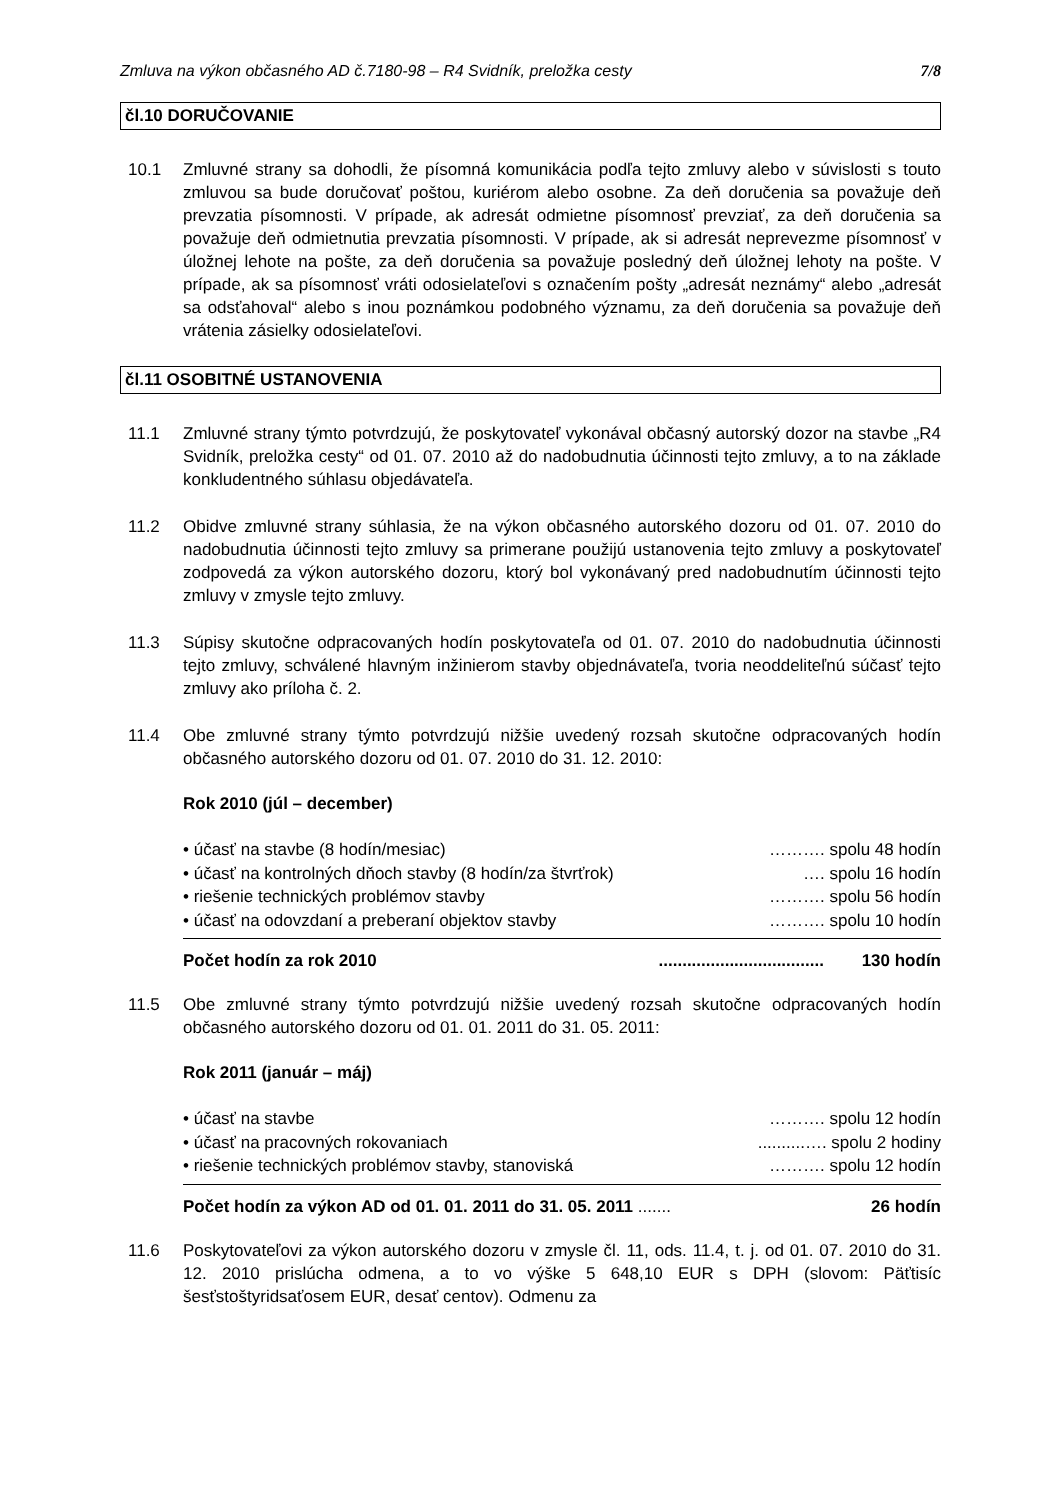Zmluva na výkon občasného AD č.7180-98 – R4 Svidník, preložka cesty 7/8
čl.10 DORUČOVANIE
10.1 Zmluvné strany sa dohodli, že písomná komunikácia podľa tejto zmluvy alebo v súvislosti s touto zmluvou sa bude doručovať poštou, kuriérom alebo osobne. Za deň doručenia sa považuje deň prevzatia písomnosti. V prípade, ak adresát odmietne písomnosť prevziať, za deň doručenia sa považuje deň odmietnutia prevzatia písomnosti. V prípade, ak si adresát neprevezme písomnosť v úložnej lehote na pošte, za deň doručenia sa považuje posledný deň úložnej lehoty na pošte. V prípade, ak sa písomnosť vráti odosielateľovi s označením pošty „adresát neznámy“ alebo „adresát sa odsťahoval“ alebo s inou poznámkou podobného významu, za deň doručenia sa považuje deň vrátenia zásielky odosielateľovi.
čl.11 OSOBITNÉ USTANOVENIA
11.1 Zmluvné strany týmto potvrdzujú, že poskytovateľ vykonával občasný autorský dozor na stavbe „R4 Svidník, preložka cesty“ od 01. 07. 2010 až do nadobudnutia účinnosti tejto zmluvy, a to na základe konkludentného súhlasu objedávateľa.
11.2 Obidve zmluvné strany súhlasia, že na výkon občasného autorského dozoru od 01. 07. 2010 do nadobudnutia účinnosti tejto zmluvy sa primerane použijú ustanovenia tejto zmluvy a poskytovateľ zodpovedá za výkon autorského dozoru, ktorý bol vykonávaný pred nadobudnutím účinnosti tejto zmluvy v zmysle tejto zmluvy.
11.3 Súpisy skutočne odpracovaných hodín poskytovateľa od 01. 07. 2010 do nadobudnutia účinnosti tejto zmluvy, schválené hlavným inžinierom stavby objednávateľa, tvoria neoddeliteľnú súčasť tejto zmluvy ako príloha č. 2.
11.4 Obe zmluvné strany týmto potvrdzujú nižšie uvedený rozsah skutočne odpracovaných hodín občasného autorského dozoru od 01. 07. 2010 do 31. 12. 2010:
Rok 2010 (júl – december)
• účasť na stavbe (8 hodín/mesiac) ………. spolu 48 hodín
• účasť na kontrolných dňoch stavby (8 hodín/za štvrťrok) …. spolu 16 hodín
• riešenie technických problémov stavby ………. spolu 56 hodín
• účasť na odovzdaní a preberaní objektov stavby ………. spolu 10 hodín
Počet hodín za rok 2010................................... 130 hodín
11.5 Obe zmluvné strany týmto potvrdzujú nižšie uvedený rozsah skutočne odpracovaných hodín občasného autorského dozoru od 01. 01. 2011 do 31. 05. 2011:
Rok 2011 (január – máj)
• účasť na stavbe ………. spolu 12 hodín
• účasť na pracovných rokovaniach..........…. spolu 2 hodiny
• riešenie technických problémov stavby, stanoviská ………. spolu 12 hodín
Počet hodín za výkon AD od 01. 01. 2011 do 31. 05. 2011 ....... 26 hodín
11.6 Poskytovateľovi za výkon autorského dozoru v zmysle čl. 11, ods. 11.4, t. j. od 01. 07. 2010 do 31. 12. 2010 prislúcha odmena, a to vo výške 5 648,10 EUR s DPH (slovom: Päťtisíc šesťstoštyridsaťosem EUR, desať centov). Odmenu za